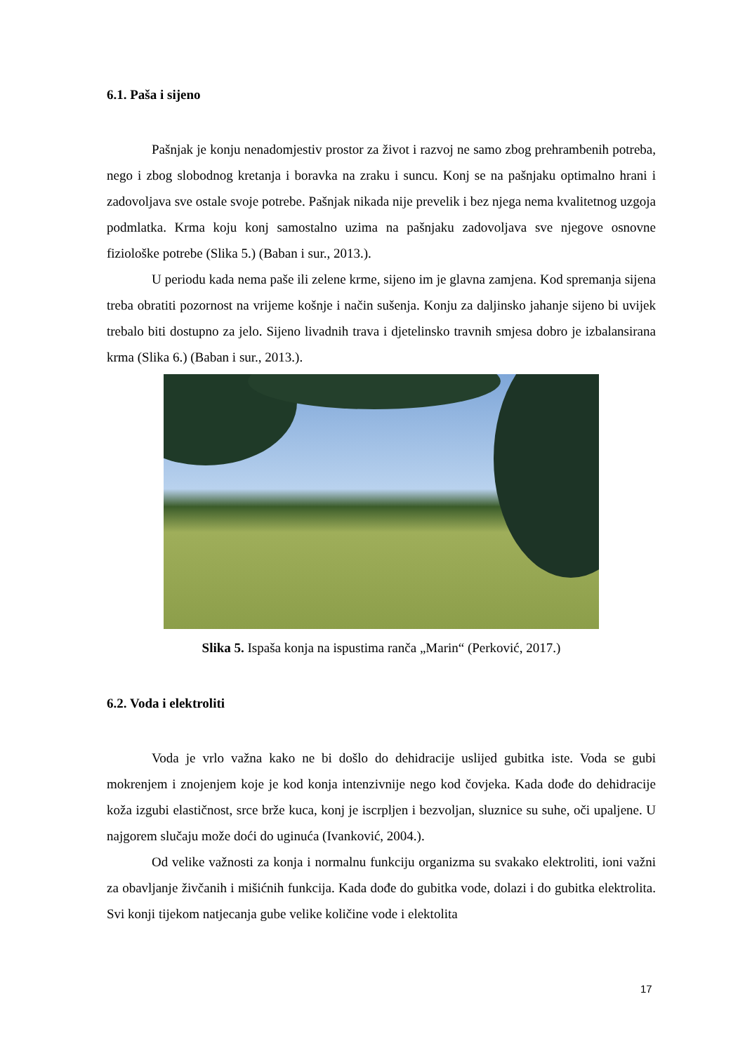6.1. Paša i sijeno
Pašnjak je konju nenadomjestiv prostor za život i razvoj ne samo zbog prehrambenih potreba, nego i zbog slobodnog kretanja i boravka na zraku i suncu. Konj se na pašnjaku optimalno hrani i zadovoljava sve ostale svoje potrebe. Pašnjak nikada nije prevelik i bez njega nema kvalitetnog uzgoja podmlatka. Krma koju konj samostalno uzima na pašnjaku zadovoljava sve njegove osnovne fiziološke potrebe (Slika 5.) (Baban i sur., 2013.).
U periodu kada nema paše ili zelene krme, sijeno im je glavna zamjena. Kod spremanja sijena treba obratiti pozornost na vrijeme košnje i način sušenja. Konju za daljinsko jahanje sijeno bi uvijek trebalo biti dostupno za jelo. Sijeno livadnih trava i djetelinsko travnih smjesa dobro je izbalansirana krma (Slika 6.) (Baban i sur., 2013.).
Slika 5. Ispaša konja na ispustima ranča „Marin“ (Perković, 2017.)
6.2. Voda i elektroliti
Voda je vrlo važna kako ne bi došlo do dehidracije uslijed gubitka iste. Voda se gubi mokrenjem i znojenjem koje je kod konja intenzivnije nego kod čovjeka. Kada dođe do dehidracije koža izgubi elastičnost, srce brže kuca, konj je iscrpljen i bezvoljan, sluznice su suhe, oči upaljene. U najgorem slučaju može doći do uginuća (Ivanković, 2004.).
Od velike važnosti za konja i normalnu funkciju organizma su svakako elektroliti, ioni važni za obavljanje živčanih i mišićnih funkcija. Kada dođe do gubitka vode, dolazi i do gubitka elektrolita. Svi konji tijekom natjecanja gube velike količine vode i elektolita
17